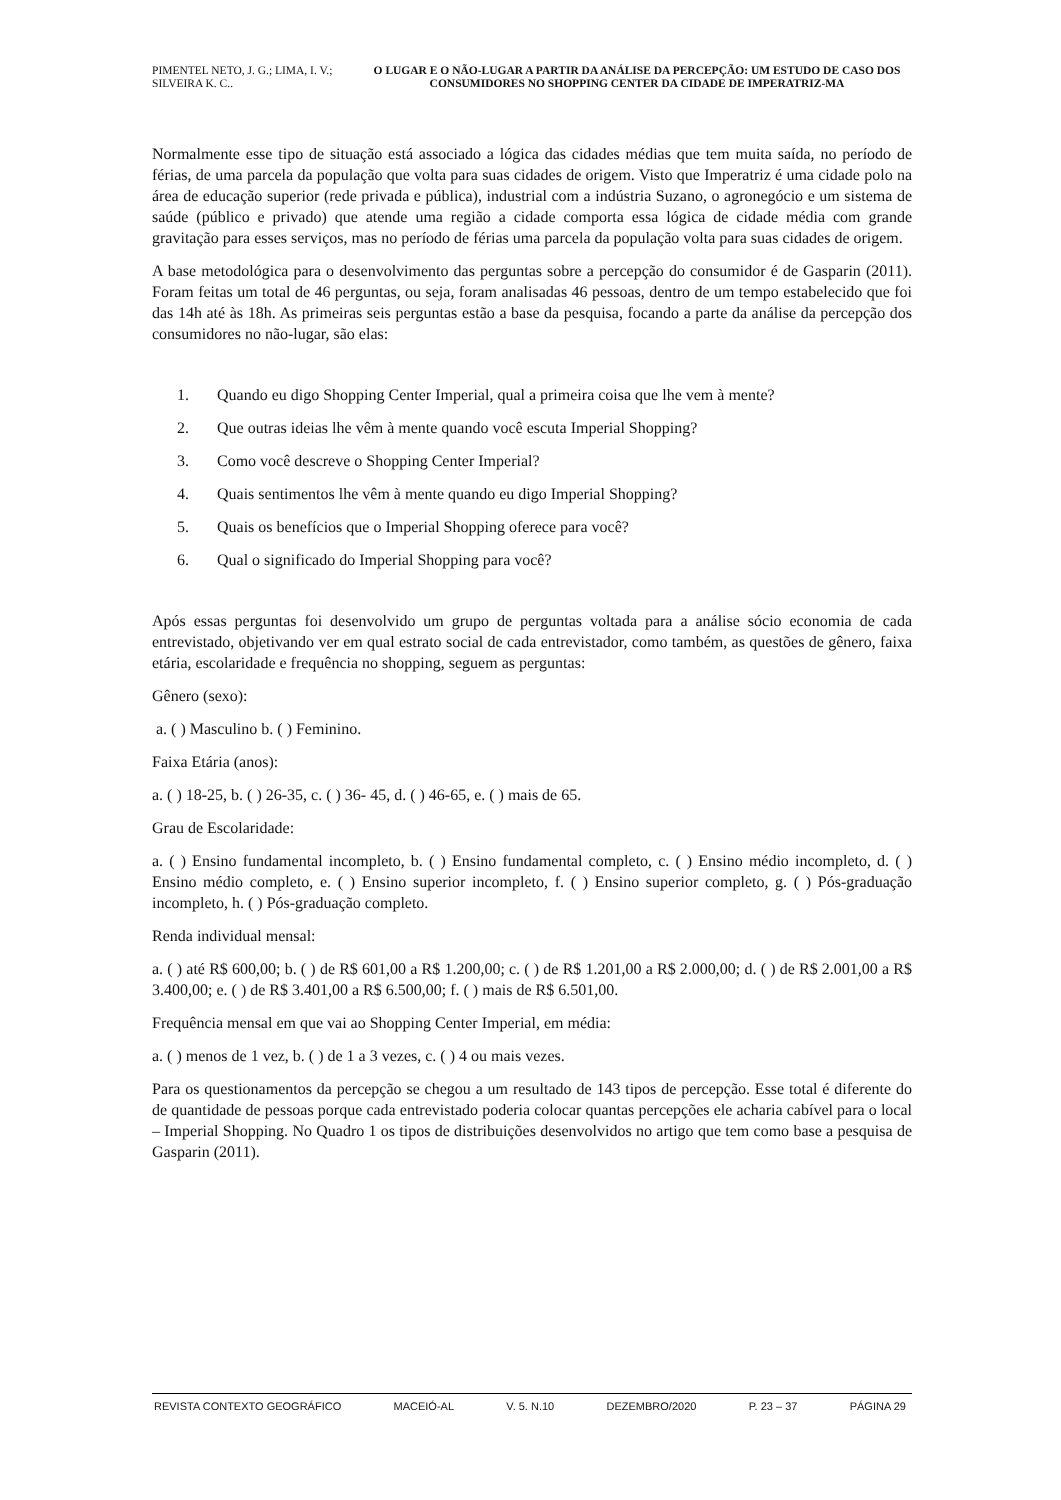PIMENTEL NETO, J. G.; LIMA, I. V.; SILVEIRA K. C..
O LUGAR E O NÃO-LUGAR A PARTIR DA ANÁLISE DA PERCEPÇÃO: UM ESTUDO DE CASO DOS CONSUMIDORES NO SHOPPING CENTER DA CIDADE DE IMPERATRIZ-MA
Normalmente esse tipo de situação está associado a lógica das cidades médias que tem muita saída, no período de férias, de uma parcela da população que volta para suas cidades de origem. Visto que Imperatriz é uma cidade polo na área de educação superior (rede privada e pública), industrial com a indústria Suzano, o agronegócio e um sistema de saúde (público e privado) que atende uma região a cidade comporta essa lógica de cidade média com grande gravitação para esses serviços, mas no período de férias uma parcela da população volta para suas cidades de origem.
A base metodológica para o desenvolvimento das perguntas sobre a percepção do consumidor é de Gasparin (2011). Foram feitas um total de 46 perguntas, ou seja, foram analisadas 46 pessoas, dentro de um tempo estabelecido que foi das 14h até às 18h. As primeiras seis perguntas estão a base da pesquisa, focando a parte da análise da percepção dos consumidores no não-lugar, são elas:
1. Quando eu digo Shopping Center Imperial, qual a primeira coisa que lhe vem à mente?
2. Que outras ideias lhe vêm à mente quando você escuta Imperial Shopping?
3. Como você descreve o Shopping Center Imperial?
4. Quais sentimentos lhe vêm à mente quando eu digo Imperial Shopping?
5. Quais os benefícios que o Imperial Shopping oferece para você?
6. Qual o significado do Imperial Shopping para você?
Após essas perguntas foi desenvolvido um grupo de perguntas voltada para a análise sócio economia de cada entrevistado, objetivando ver em qual estrato social de cada entrevistador, como também, as questões de gênero, faixa etária, escolaridade e frequência no shopping, seguem as perguntas:
Gênero (sexo):
a. ( ) Masculino b. ( ) Feminino.
Faixa Etária (anos):
a. ( ) 18-25, b. ( ) 26-35, c. ( ) 36- 45, d. ( ) 46-65, e. ( ) mais de 65.
Grau de Escolaridade:
a. ( ) Ensino fundamental incompleto, b. ( ) Ensino fundamental completo, c. ( ) Ensino médio incompleto, d. ( ) Ensino médio completo, e. ( ) Ensino superior incompleto, f. ( ) Ensino superior completo, g. ( ) Pós-graduação incompleto, h. ( ) Pós-graduação completo.
Renda individual mensal:
a. ( ) até R$ 600,00; b. ( ) de R$ 601,00 a R$ 1.200,00; c. ( ) de R$ 1.201,00 a R$ 2.000,00; d. ( ) de R$ 2.001,00 a R$ 3.400,00; e. ( ) de R$ 3.401,00 a R$ 6.500,00; f. ( ) mais de R$ 6.501,00.
Frequência mensal em que vai ao Shopping Center Imperial, em média:
a. ( ) menos de 1 vez, b. ( ) de 1 a 3 vezes, c. ( ) 4 ou mais vezes.
Para os questionamentos da percepção se chegou a um resultado de 143 tipos de percepção. Esse total é diferente do de quantidade de pessoas porque cada entrevistado poderia colocar quantas percepções ele acharia cabível para o local – Imperial Shopping. No Quadro 1 os tipos de distribuições desenvolvidos no artigo que tem como base a pesquisa de Gasparin (2011).
REVISTA CONTEXTO GEOGRÁFICO MACEIÓ-AL V. 5. N.10 DEZEMBRO/2020 P. 23 – 37 PÁGINA 29